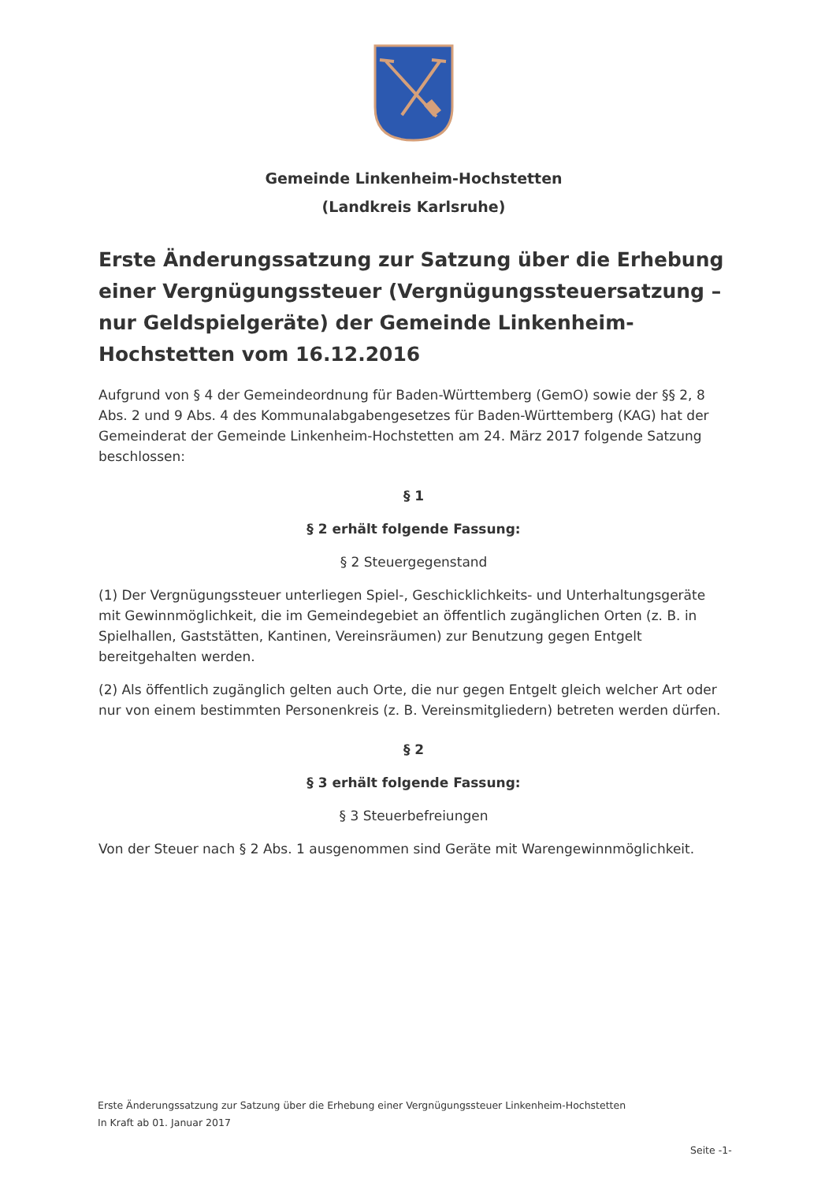Gemeinde Linkenheim-Hochstetten
(Landkreis Karlsruhe)
Erste Änderungssatzung zur Satzung über die Erhebung einer Vergnügungssteuer (Vergnügungssteuersatzung – nur Geldspielgeräte) der Gemeinde Linkenheim-Hochstetten vom 16.12.2016
Aufgrund von § 4 der Gemeindeordnung für Baden-Württemberg (GemO) sowie der §§ 2, 8 Abs. 2 und 9 Abs. 4 des Kommunalabgabengesetzes für Baden-Württemberg (KAG) hat der Gemeinderat der Gemeinde Linkenheim-Hochstetten am 24. März 2017 folgende Satzung beschlossen:
§ 1
§ 2 erhält folgende Fassung:
§ 2 Steuergegenstand
(1) Der Vergnügungssteuer unterliegen Spiel-, Geschicklichkeits- und Unterhaltungsgeräte mit Gewinnmöglichkeit, die im Gemeindegebiet an öffentlich zugänglichen Orten (z. B. in Spielhallen, Gaststätten, Kantinen, Vereinsräumen) zur Benutzung gegen Entgelt bereitgehalten werden.
(2) Als öffentlich zugänglich gelten auch Orte, die nur gegen Entgelt gleich welcher Art oder nur von einem bestimmten Personenkreis (z. B. Vereinsmitgliedern) betreten werden dürfen.
§ 2
§ 3 erhält folgende Fassung:
§ 3 Steuerbefreiungen
Von der Steuer nach § 2 Abs. 1 ausgenommen sind Geräte mit Warengewinnmöglichkeit.
Erste Änderungssatzung zur Satzung über die Erhebung einer Vergnügungssteuer Linkenheim-Hochstetten
In Kraft ab 01. Januar 2017
Seite -1-